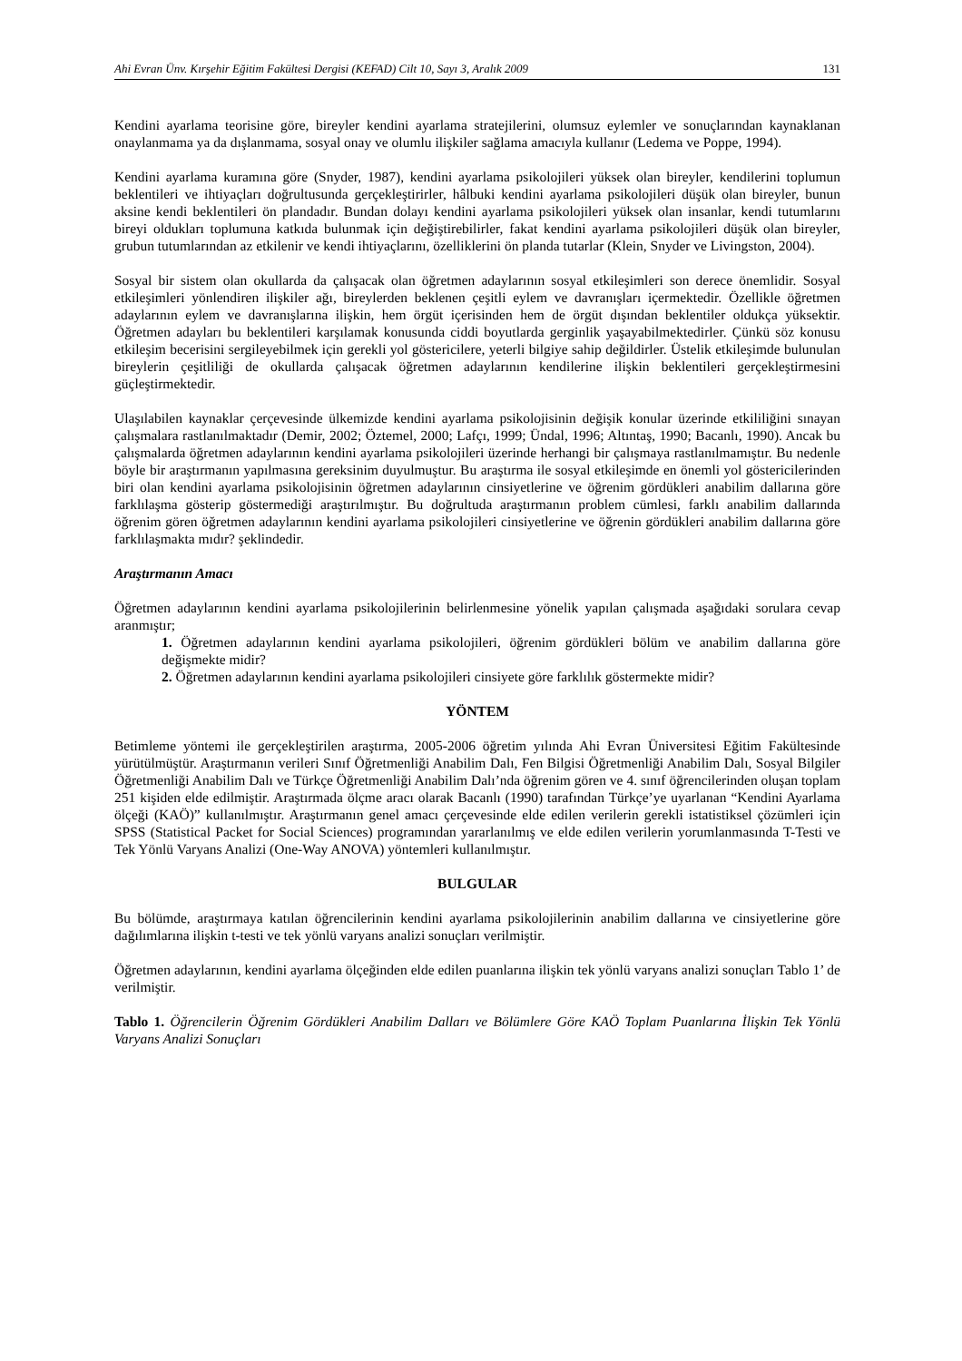Ahi Evran Ünv. Kırşehir Eğitim Fakültesi Dergisi (KEFAD) Cilt 10, Sayı 3, Aralık 2009 131
Kendini ayarlama teorisine göre, bireyler kendini ayarlama stratejilerini, olumsuz eylemler ve sonuçlarından kaynaklanan onaylanmama ya da dışlanmama, sosyal onay ve olumlu ilişkiler sağlama amacıyla kullanır (Ledema ve Poppe, 1994).
Kendini ayarlama kuramına göre (Snyder, 1987), kendini ayarlama psikolojileri yüksek olan bireyler, kendilerini toplumun beklentileri ve ihtiyaçları doğrultusunda gerçekleştirirler, hâlbuki kendini ayarlama psikolojileri düşük olan bireyler, bunun aksine kendi beklentileri ön plandadır. Bundan dolayı kendini ayarlama psikolojileri yüksek olan insanlar, kendi tutumlarını bireyi oldukları toplumuna katkıda bulunmak için değiştirebilirler, fakat kendini ayarlama psikolojileri düşük olan bireyler, grubun tutumlarından az etkilenir ve kendi ihtiyaçlarını, özelliklerini ön planda tutarlar (Klein, Snyder ve Livingston, 2004).
Sosyal bir sistem olan okullarda da çalışacak olan öğretmen adaylarının sosyal etkileşimleri son derece önemlidir. Sosyal etkileşimleri yönlendiren ilişkiler ağı, bireylerden beklenen çeşitli eylem ve davranışları içermektedir. Özellikle öğretmen adaylarının eylem ve davranışlarına ilişkin, hem örgüt içerisinden hem de örgüt dışından beklentiler oldukça yüksektir. Öğretmen adayları bu beklentileri karşılamak konusunda ciddi boyutlarda gerginlik yaşayabilmektedirler. Çünkü söz konusu etkileşim becerisini sergileyebilmek için gerekli yol göstericilere, yeterli bilgiye sahip değildirler. Üstelik etkileşimde bulunulan bireylerin çeşitliliği de okullarda çalışacak öğretmen adaylarının kendilerine ilişkin beklentileri gerçekleştirmesini güçleştirmektedir.
Ulaşılabilen kaynaklar çerçevesinde ülkemizde kendini ayarlama psikolojisinin değişik konular üzerinde etkililiğini sınayan çalışmalara rastlanılmaktadır (Demir, 2002; Öztemel, 2000; Lafçı, 1999; Ündal, 1996; Altıntaş, 1990; Bacanlı, 1990). Ancak bu çalışmalarda öğretmen adaylarının kendini ayarlama psikolojileri üzerinde herhangi bir çalışmaya rastlanılmamıştır. Bu nedenle böyle bir araştırmanın yapılmasına gereksinim duyulmuştur. Bu araştırma ile sosyal etkileşimde en önemli yol göstericilerinden biri olan kendini ayarlama psikolojisinin öğretmen adaylarının cinsiyetlerine ve öğrenim gördükleri anabilim dallarına göre farklılaşma gösterip göstermediği araştırılmıştır. Bu doğrultuda araştırmanın problem cümlesi, farklı anabilim dallarında öğrenim gören öğretmen adaylarının kendini ayarlama psikolojileri cinsiyetlerine ve öğrenin gördükleri anabilim dallarına göre farklılaşmakta mıdır? şeklindedir.
Araştırmanın Amacı
Öğretmen adaylarının kendini ayarlama psikolojilerinin belirlenmesine yönelik yapılan çalışmada aşağıdaki sorulara cevap aranmıştır;
1. Öğretmen adaylarının kendini ayarlama psikolojileri, öğrenim gördükleri bölüm ve anabilim dallarına göre değişmekte midir?
2. Öğretmen adaylarının kendini ayarlama psikolojileri cinsiyete göre farklılık göstermekte midir?
YÖNTEM
Betimleme yöntemi ile gerçekleştirilen araştırma, 2005-2006 öğretim yılında Ahi Evran Üniversitesi Eğitim Fakültesinde yürütülmüştür. Araştırmanın verileri Sınıf Öğretmenliği Anabilim Dalı, Fen Bilgisi Öğretmenliği Anabilim Dalı, Sosyal Bilgiler Öğretmenliği Anabilim Dalı ve Türkçe Öğretmenliği Anabilim Dalı’nda öğrenim gören ve 4. sınıf öğrencilerinden oluşan toplam 251 kişiden elde edilmiştir. Araştırmada ölçme aracı olarak Bacanlı (1990) tarafından Türkçe’ye uyarlanan “Kendini Ayarlama ölçeği (KAÖ)” kullanılmıştır. Araştırmanın genel amacı çerçevesinde elde edilen verilerin gerekli istatistiksel çözümleri için SPSS (Statistical Packet for Social Sciences) programından yararlanılmış ve elde edilen verilerin yorumlanmasında T-Testi ve Tek Yönlü Varyans Analizi (One-Way ANOVA) yöntemleri kullanılmıştır.
BULGULAR
Bu bölümde, araştırmaya katılan öğrencilerinin kendini ayarlama psikolojilerinin anabilim dallarına ve cinsiyetlerine göre dağılımlarına ilişkin t-testi ve tek yönlü varyans analizi sonuçları verilmiştir.
Öğretmen adaylarının, kendini ayarlama ölçeğinden elde edilen puanlarına ilişkin tek yönlü varyans analizi sonuçları Tablo 1’ de verilmiştir.
Tablo 1. Öğrencilerin Öğrenim Gördükleri Anabilim Dalları ve Bölümlere Göre KAÖ Toplam Puanlarına İlişkin Tek Yönlü Varyans Analizi Sonuçları